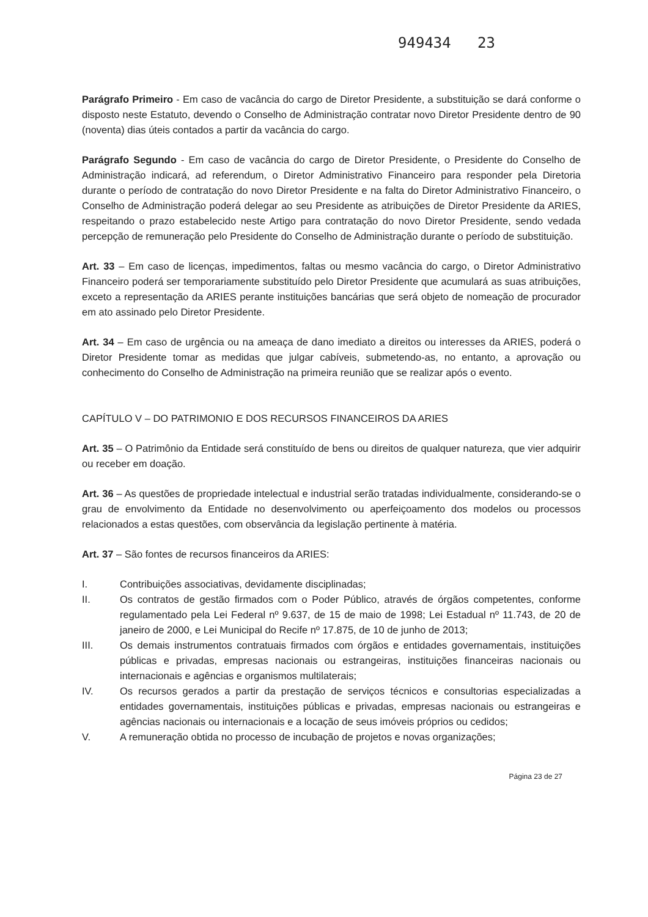949434 23
Parágrafo Primeiro - Em caso de vacância do cargo de Diretor Presidente, a substituição se dará conforme o disposto neste Estatuto, devendo o Conselho de Administração contratar novo Diretor Presidente dentro de 90 (noventa) dias úteis contados a partir da vacância do cargo.
Parágrafo Segundo - Em caso de vacância do cargo de Diretor Presidente, o Presidente do Conselho de Administração indicará, ad referendum, o Diretor Administrativo Financeiro para responder pela Diretoria durante o período de contratação do novo Diretor Presidente e na falta do Diretor Administrativo Financeiro, o Conselho de Administração poderá delegar ao seu Presidente as atribuições de Diretor Presidente da ARIES, respeitando o prazo estabelecido neste Artigo para contratação do novo Diretor Presidente, sendo vedada percepção de remuneração pelo Presidente do Conselho de Administração durante o período de substituição.
Art. 33 – Em caso de licenças, impedimentos, faltas ou mesmo vacância do cargo, o Diretor Administrativo Financeiro poderá ser temporariamente substituído pelo Diretor Presidente que acumulará as suas atribuições, exceto a representação da ARIES perante instituições bancárias que será objeto de nomeação de procurador em ato assinado pelo Diretor Presidente.
Art. 34 – Em caso de urgência ou na ameaça de dano imediato a direitos ou interesses da ARIES, poderá o Diretor Presidente tomar as medidas que julgar cabíveis, submetendo-as, no entanto, a aprovação ou conhecimento do Conselho de Administração na primeira reunião que se realizar após o evento.
CAPÍTULO V – DO PATRIMONIO E DOS RECURSOS FINANCEIROS DA ARIES
Art. 35 – O Patrimônio da Entidade será constituído de bens ou direitos de qualquer natureza, que vier adquirir ou receber em doação.
Art. 36 – As questões de propriedade intelectual e industrial serão tratadas individualmente, considerando-se o grau de envolvimento da Entidade no desenvolvimento ou aperfeiçoamento dos modelos ou processos relacionados a estas questões, com observância da legislação pertinente à matéria.
Art. 37 – São fontes de recursos financeiros da ARIES:
I. Contribuições associativas, devidamente disciplinadas;
II. Os contratos de gestão firmados com o Poder Público, através de órgãos competentes, conforme regulamentado pela Lei Federal nº 9.637, de 15 de maio de 1998; Lei Estadual nº 11.743, de 20 de janeiro de 2000, e Lei Municipal do Recife nº 17.875, de 10 de junho de 2013;
III. Os demais instrumentos contratuais firmados com órgãos e entidades governamentais, instituições públicas e privadas, empresas nacionais ou estrangeiras, instituições financeiras nacionais ou internacionais e agências e organismos multilaterais;
IV. Os recursos gerados a partir da prestação de serviços técnicos e consultorias especializadas a entidades governamentais, instituições públicas e privadas, empresas nacionais ou estrangeiras e agências nacionais ou internacionais e a locação de seus imóveis próprios ou cedidos;
V. A remuneração obtida no processo de incubação de projetos e novas organizações;
Página 23 de 27